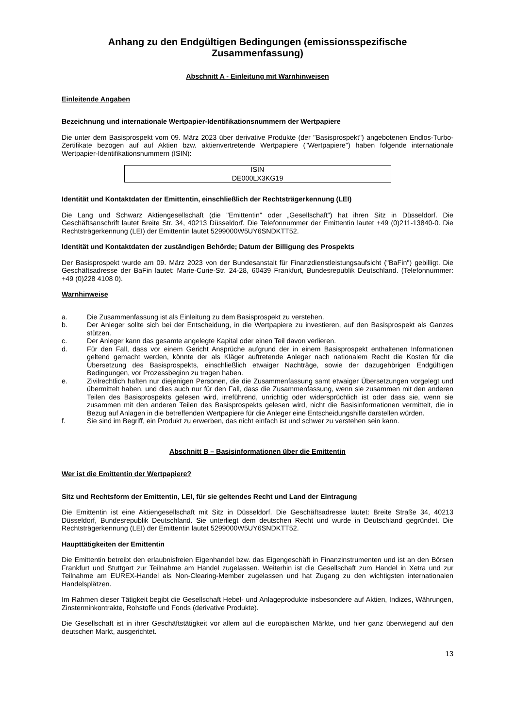Anhang zu den Endgültigen Bedingungen (emissionsspezifische Zusammenfassung)
Abschnitt A - Einleitung mit Warnhinweisen
Einleitende Angaben
Bezeichnung und internationale Wertpapier-Identifikationsnummern der Wertpapiere
Die unter dem Basisprospekt vom 09. März 2023 über derivative Produkte (der "Basisprospekt") angebotenen Endlos-Turbo-Zertifikate bezogen auf auf Aktien bzw. aktienvertretende Wertpapiere ("Wertpapiere") haben folgende internationale Wertpapier-Identifikationsnummern (ISIN):
| ISIN |
| --- |
| DE000LX3KG19 |
Identität und Kontaktdaten der Emittentin, einschließlich der Rechtsträgerkennung (LEI)
Die Lang und Schwarz Aktiengesellschaft (die "Emittentin" oder „Gesellschaft“) hat ihren Sitz in Düsseldorf. Die Geschäftsanschrift lautet Breite Str. 34, 40213 Düsseldorf. Die Telefonnummer der Emittentin lautet +49 (0)211-13840-0. Die Rechtsträgerkennung (LEI) der Emittentin lautet 5299000W5UY6SNDKTT52.
Identität und Kontaktdaten der zuständigen Behörde; Datum der Billigung des Prospekts
Der Basisprospekt wurde am 09. März 2023 von der Bundesanstalt für Finanzdienstleistungsaufsicht ("BaFin") gebilligt. Die Geschäftsadresse der BaFin lautet: Marie-Curie-Str. 24-28, 60439 Frankfurt, Bundesrepublik Deutschland. (Telefonnummer: +49 (0)228 4108 0).
Warnhinweise
a. Die Zusammenfassung ist als Einleitung zu dem Basisprospekt zu verstehen.
b. Der Anleger sollte sich bei der Entscheidung, in die Wertpapiere zu investieren, auf den Basisprospekt als Ganzes stützen.
c. Der Anleger kann das gesamte angelegte Kapital oder einen Teil davon verlieren.
d. Für den Fall, dass vor einem Gericht Ansprüche aufgrund der in einem Basisprospekt enthaltenen Informationen geltend gemacht werden, könnte der als Kläger auftretende Anleger nach nationalem Recht die Kosten für die Übersetzung des Basisprospekts, einschließlich etwaiger Nachträge, sowie der dazugehörigen Endgültigen Bedingungen, vor Prozessbeginn zu tragen haben.
e. Zivilrechtlich haften nur diejenigen Personen, die die Zusammenfassung samt etwaiger Übersetzungen vorgelegt und übermittelt haben, und dies auch nur für den Fall, dass die Zusammenfassung, wenn sie zusammen mit den anderen Teilen des Basisprospekts gelesen wird, irreführend, unrichtig oder widersprüchlich ist oder dass sie, wenn sie zusammen mit den anderen Teilen des Basisprospekts gelesen wird, nicht die Basisinformationen vermittelt, die in Bezug auf Anlagen in die betreffenden Wertpapiere für die Anleger eine Entscheidungshilfe darstellen würden.
f. Sie sind im Begriff, ein Produkt zu erwerben, das nicht einfach ist und schwer zu verstehen sein kann.
Abschnitt B – Basisinformationen über die Emittentin
Wer ist die Emittentin der Wertpapiere?
Sitz und Rechtsform der Emittentin, LEI, für sie geltendes Recht und Land der Eintragung
Die Emittentin ist eine Aktiengesellschaft mit Sitz in Düsseldorf. Die Geschäftsadresse lautet: Breite Straße 34, 40213 Düsseldorf, Bundesrepublik Deutschland. Sie unterliegt dem deutschen Recht und wurde in Deutschland gegründet. Die Rechtsträgerkennung (LEI) der Emittentin lautet 5299000W5UY6SNDKTT52.
Haupttätigkeiten der Emittentin
Die Emittentin betreibt den erlaubnisfreien Eigenhandel bzw. das Eigengeschäft in Finanzinstrumenten und ist an den Börsen Frankfurt und Stuttgart zur Teilnahme am Handel zugelassen. Weiterhin ist die Gesellschaft zum Handel in Xetra und zur Teilnahme am EUREX-Handel als Non-Clearing-Member zugelassen und hat Zugang zu den wichtigsten internationalen Handelsplätzen.
Im Rahmen dieser Tätigkeit begibt die Gesellschaft Hebel- und Anlageprodukte insbesondere auf Aktien, Indizes, Währungen, Zinsterminkontrakte, Rohstoffe und Fonds (derivative Produkte).
Die Gesellschaft ist in ihrer Geschäftstätigkeit vor allem auf die europäischen Märkte, und hier ganz überwiegend auf den deutschen Markt, ausgerichtet.
13